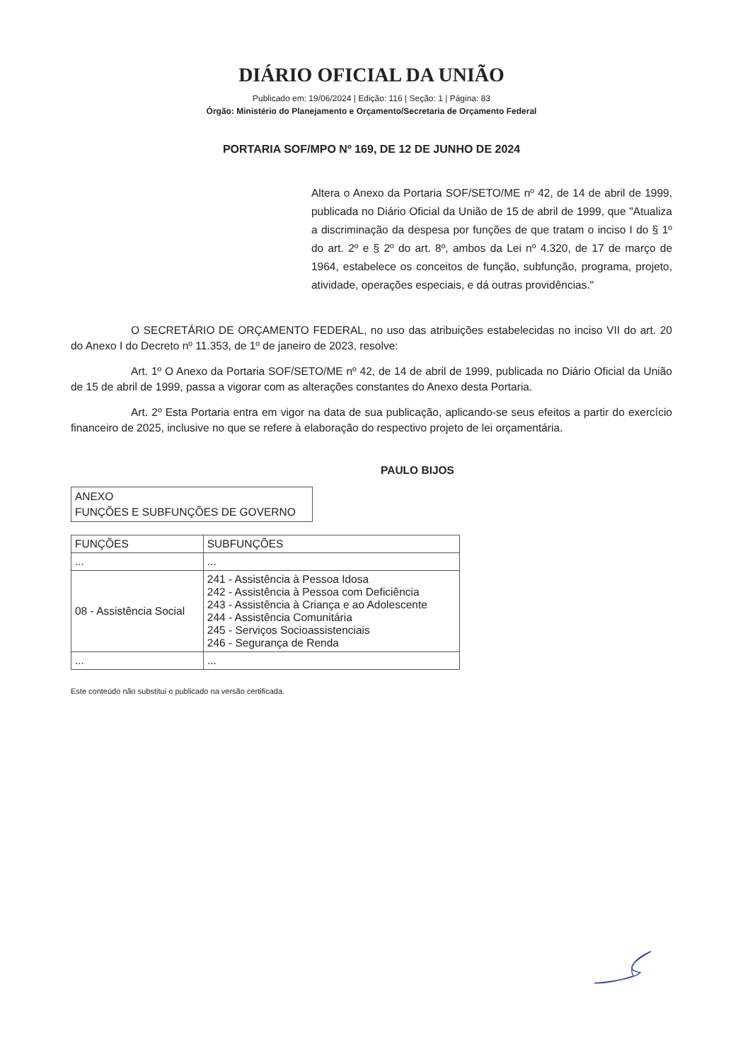DIÁRIO OFICIAL DA UNIÃO
Publicado em: 19/06/2024 | Edição: 116 | Seção: 1 | Página: 83
Órgão: Ministério do Planejamento e Orçamento/Secretaria de Orçamento Federal
PORTARIA SOF/MPO Nº 169, DE 12 DE JUNHO DE 2024
Altera o Anexo da Portaria SOF/SETO/ME nº 42, de 14 de abril de 1999, publicada no Diário Oficial da União de 15 de abril de 1999, que "Atualiza a discriminação da despesa por funções de que tratam o inciso I do § 1º do art. 2º e § 2º do art. 8º, ambos da Lei nº 4.320, de 17 de março de 1964, estabelece os conceitos de função, subfunção, programa, projeto, atividade, operações especiais, e dá outras providências."
O SECRETÁRIO DE ORÇAMENTO FEDERAL, no uso das atribuições estabelecidas no inciso VII do art. 20 do Anexo I do Decreto nº 11.353, de 1º de janeiro de 2023, resolve:
Art. 1º O Anexo da Portaria SOF/SETO/ME nº 42, de 14 de abril de 1999, publicada no Diário Oficial da União de 15 de abril de 1999, passa a vigorar com as alterações constantes do Anexo desta Portaria.
Art. 2º Esta Portaria entra em vigor na data de sua publicação, aplicando-se seus efeitos a partir do exercício financeiro de 2025, inclusive no que se refere à elaboração do respectivo projeto de lei orçamentária.
PAULO BIJOS
ANEXO
FUNÇÕES E SUBFUNÇÕES DE GOVERNO
| FUNÇÕES | SUBFUNÇÕES |
| --- | --- |
| ... | ... |
| 08 - Assistência Social | 241 - Assistência à Pessoa Idosa 242 - Assistência à Pessoa com Deficiência 243 - Assistência à Criança e ao Adolescente 244 - Assistência Comunitária 245 - Serviços Socioassistenciais 246 - Segurança de Renda |
| ... | ... |
Este conteúdo não substitui o publicado na versão certificada.